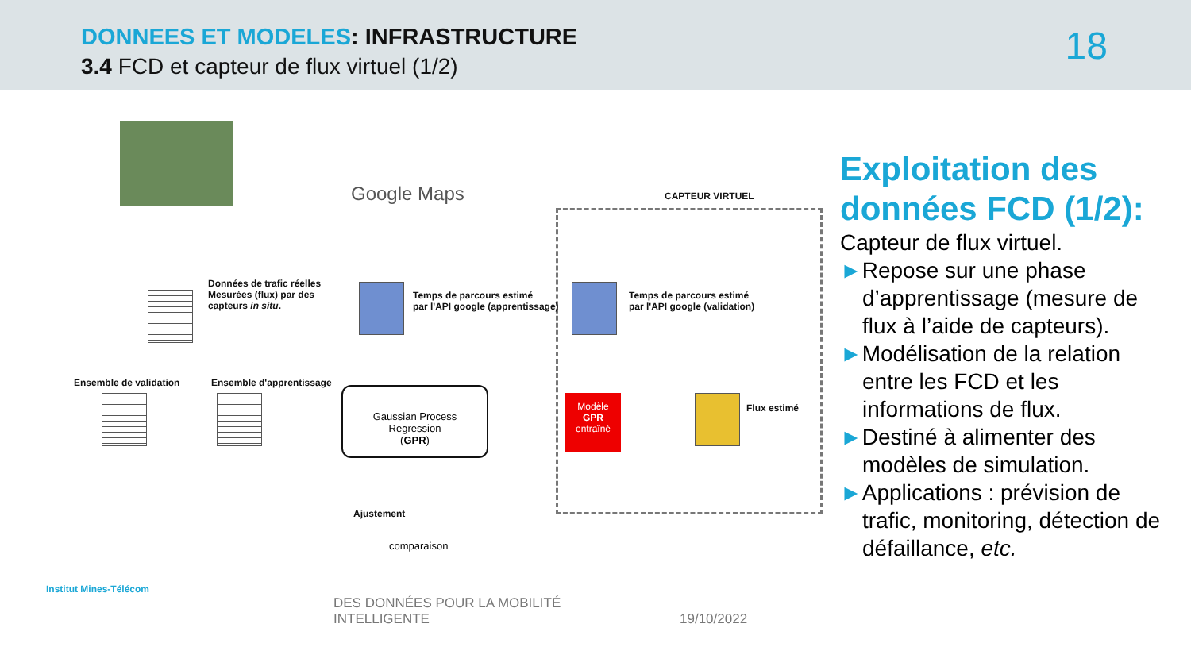DONNEES ET MODELES: INFRASTRUCTURE
3.4 FCD et capteur de flux virtuel (1/2)
18
Google Maps CAPTEUR VIRTUEL
Données de trafic réelles
Mesurées (flux) par des
capteurs in situ.
Temps de parcours estimé
par l'API google (apprentissage)
Temps de parcours estimé
par l'API google (validation)
Ensemble de validation Ensemble d'apprentissage
Gaussian Process
Regression
(GPR)
Modèle
GPR
entraîné
Flux estimé
Ajustement
comparaison
Exploitation des données FCD (1/2):
Capteur de flux virtuel.
►Repose sur une phase d’apprentissage (mesure de flux à l’aide de capteurs).
►Modélisation de la relation entre les FCD et les informations de flux.
►Destiné à alimenter des modèles de simulation.
►Applications : prévision de trafic, monitoring, détection de défaillance, etc.
Institut Mines-Télécom
DES DONNÉES POUR LA MOBILITÉ
INTELLIGENTE
19/10/2022